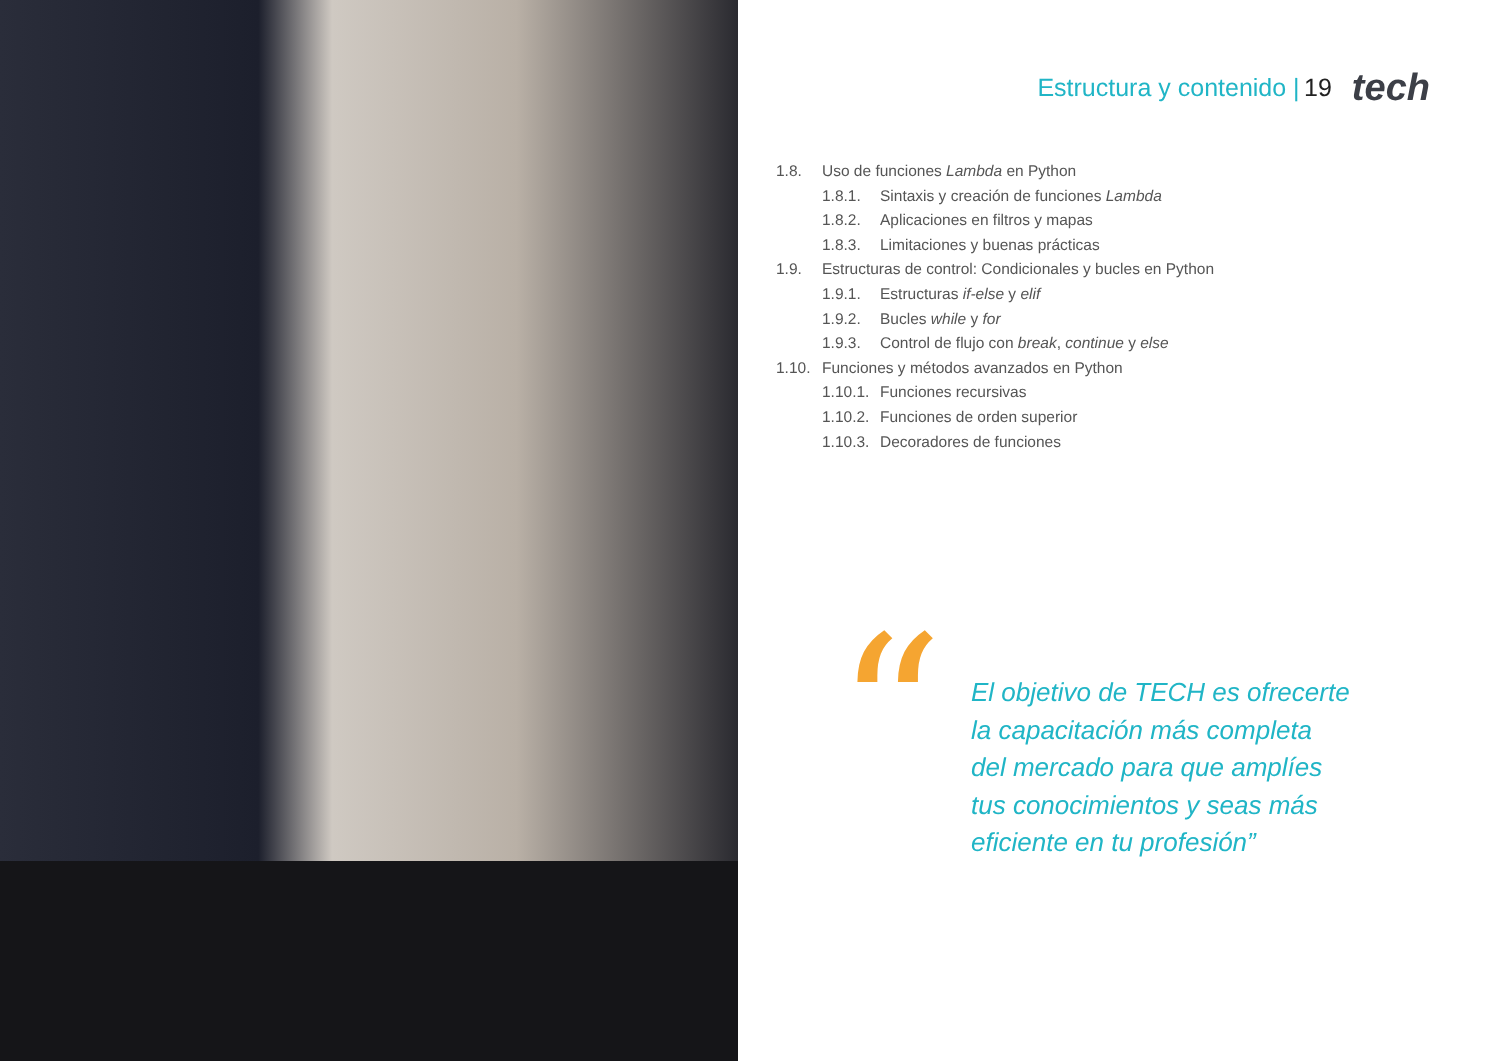Estructura y contenido | 19 tech
1.8. Uso de funciones Lambda en Python
1.8.1. Sintaxis y creación de funciones Lambda
1.8.2. Aplicaciones en filtros y mapas
1.8.3. Limitaciones y buenas prácticas
1.9. Estructuras de control: Condicionales y bucles en Python
1.9.1. Estructuras if-else y elif
1.9.2. Bucles while y for
1.9.3. Control de flujo con break, continue y else
1.10. Funciones y métodos avanzados en Python
1.10.1. Funciones recursivas
1.10.2. Funciones de orden superior
1.10.3. Decoradores de funciones
“
El objetivo de TECH es ofrecerte
la capacitación más completa
del mercado para que amplíes
tus conocimientos y seas más
eficiente en tu profesión”